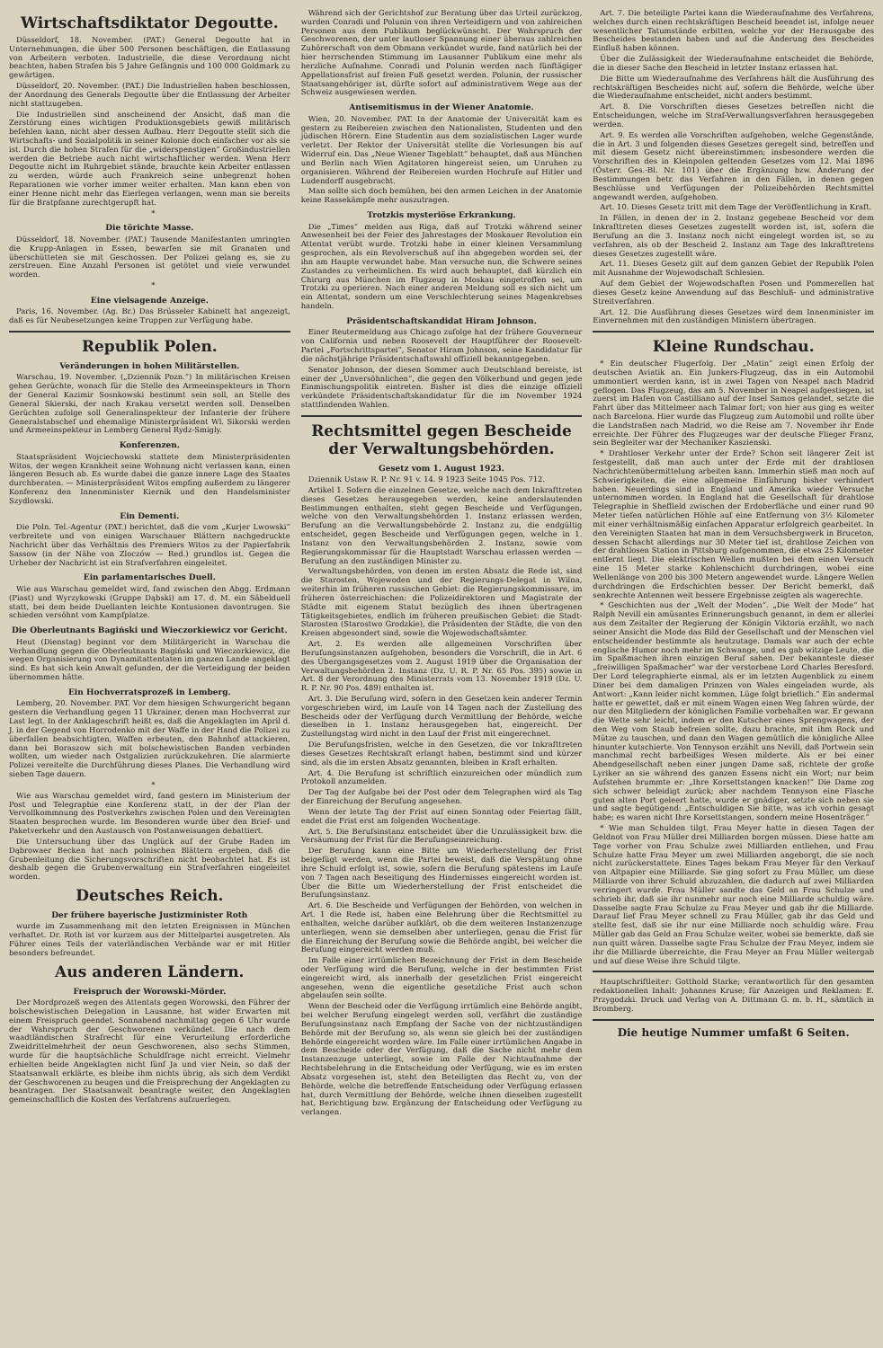Wirtschaftsdiktator Degoutte.
Düsseldorf, 18. November. (PAT.) General Degoutte hat in Unternehmungen, die über 500 Personen beschäftigen, die Entlassung von Arbeitern verboten. Industrielle, die diese Verordnung nicht beachten, haben Strafen bis 5 Jahre Gefängnis und 100 000 Goldmark zu gewärtigen.
Düsseldorf, 20. November. (PAT.) Die Industriellen haben beschlossen, der Anordnung des Generals Degoutte über die Entlassung der Arbeiter nicht stattzugeben.
Die Industriellen sind anscheinend der Ansicht, daß man die Zerstörung eines wichtigen Produktionsgebiets gewiß militärisch befehlen kann, nicht aber dessen Aufbau. Herr Degoutte stellt sich die Wirtschafts- und Sozialpolitik in seiner Kolonie doch einfacher vor als sie ist. Durch die hohen Strafen für die „widerspenstigen“ Großindustriellen werden die Betriebe auch nicht wirtschaftlicher werden. Wenn Herr Degoutte nicht im Ruhrgebiet stände, brauchte kein Arbeiter entlassen zu werden, würde auch Frankreich seine unbegrenzt hohen Reparationen wie vorher immer weiter erhalten. Man kann eben von einer Henne nicht mehr das Eierlegen verlangen, wenn man sie bereits für die Bratpfanne zurechtgerupft hat.
*
Die törichte Masse.
Düsseldorf, 18. November. (PAT.) Tausende Manifestanten umringten die Krupp-Anlagen in Essen, bewarfen sie mit Granaten und überschütteten sie mit Geschossen. Der Polizei gelang es, sie zu zerstreuen. Eine Anzahl Personen ist getötet und viele verwundet worden.
*
Eine vielsagende Anzeige.
Paris, 16. November. (Ag. Br.) Das Brüsseler Kabinett hat angezeigt, daß es für Neubesetzungen keine Truppen zur Verfügung habe.
Republik Polen.
Veränderungen in hohen Militärstellen.
Warschau, 19. November. („Dziennik Pozn.“) In militärischen Kreisen gehen Gerüchte, wonach für die Stelle des Armeeinspekteurs in Thorn der General Kazimir Sosnkowski bestimmt sein soll, an Stelle des General Skierski, der nach Krakau versetzt werden soll. Denselben Gerüchten zufolge soll Generalinspekteur der Infanterie der frühere Generalstabschef und ehemalige Ministerpräsident Wl. Sikorski werden und Armeeinspekteur in Lemberg General Rydz-Smigly.
Konferenzen.
Staatspräsident Wojciechowski stattete dem Ministerpräsidenten Witos, der wegen Krankheit seine Wohnung nicht verlassen kann, einen längeren Besuch ab. Es wurde dabei die ganze innere Lage des Staates durchberaten. — Ministerpräsident Witos empfing außerdem zu längerer Konferenz den Innenminister Kiernik und den Handelsminister Szydlowski.
Ein Dementi.
Die Poln. Tel.-Agentur (PAT.) berichtet, daß die vom „Kurjer Lwowski“ verbreitete und von einigen Warschauer Blättern nachgedruckte Nachricht über das Verhältnis des Premiers Witos zu der Papierfabrik Sassow (in der Nähe von Zloczów — Red.) grundlos ist. Gegen die Urheber der Nachricht ist ein Strafverfahren eingeleitet.
Ein parlamentarisches Duell.
Wie aus Warschau gemeldet wird, fand zwischen den Abgg. Erdmann (Piast) und Wyrzykowski (Gruppe Dąbski) am 17. d. M. ein Säbelduell statt, bei dem beide Duellanten leichte Kontusionen davontrugen. Sie schieden versöhnt vom Kampfplatze.
Die Oberleutnants Bagiński und Wieczorkiewicz vor Gericht.
Heut (Dienstag) beginnt vor dem Militärgericht in Warschau die Verhandlung gegen die Oberleutnants Bagiński und Wieczorkiewicz, die wegen Organisierung von Dynamitattentaten im ganzen Lande angeklagt sind. Es hat sich kein Anwalt gefunden, der die Verteidigung der beiden übernommen hätte.
Ein Hochverratsprozeß in Lemberg.
Lemberg, 20. November. PAT. Vor dem hiesigen Schwurgericht begann gestern die Verhandlung gegen 11 Ukrainer, denen man Hochverrat zur Last legt. In der Anklageschrift heißt es, daß die Angeklagten im April d. J. in der Gegend von Horrodenko mit der Waffe in der Hand die Polizei zu überfallen beabsichtigten, Waffen erbeuten, den Bahnhof attackieren, dann bei Boraszow sich mit bolschewistischen Banden verbinden wollten, um wieder nach Ostgalizien zurückzukehren. Die alarmierte Polizei vereitelte die Durchführung dieses Planes. Die Verhandlung wird sieben Tage dauern.
*
Wie aus Warschau gemeldet wird, fand gestern im Ministerium der Post und Telegraphie eine Konferenz statt, in der der Plan der Vervollkommnung des Postverkehrs zwischen Polen und den Vereinigten Staaten besprochen wurde. Im Besonderen wurde über den Brief- und Paketverkehr und den Austausch von Postanweisungen debattiert.
Die Untersuchung über das Unglück auf der Grube Raden im Dąbrowaer Becken hat nach polnischen Blättern ergeben, daß die Grubenleitung die Sicherungsvorschriften nicht beobachtet hat. Es ist deshalb gegen die Grubenverwaltung ein Strafverfahren eingeleitet worden.
Deutsches Reich.
Der frühere bayerische Justizminister Roth
wurde im Zusammenhang mit den letzten Ereignissen in München verhaftet. Dr. Roth ist vor kurzem aus der Mittelpartei ausgetreten. Als Führer eines Teils der vaterländischen Verbände war er mit Hitler besonders befreundet.
Aus anderen Ländern.
Freispruch der Worowski-Mörder.
Der Mordprozeß wegen des Attentats gegen Worowski, den Führer der bolschewistischen Delegation in Lausanne, hat wider Erwarten mit einem Freispruch geendet. Sonnabend nachmittag gegen 6 Uhr wurde der Wahrspruch der Geschworenen verkündet. Die nach dem waadtländischen Strafrecht für eine Verurteilung erforderliche Zweidrittelmehrheit der neun Geschworenen, also sechs Stimmen, wurde für die hauptsächliche Schuldfrage nicht erreicht. Vielmehr erhielten beide Angeklagten nicht fünf Ja und vier Nein, so daß der Staatsanwalt erklärte, es bleibe ihm nichts übrig, als sich dem Verdikt der Geschworenen zu beugen und die Freisprechung der Angeklagten zu beantragen. Der Staatsanwalt beantragte weiter, den Angeklagten gemeinschaftlich die Kosten des Verfahrens aufzuerlegen.
Während sich der Gerichtshof zur Beratung über das Urteil zurückzog, wurden Conradi und Polunin von ihren Verteidigern und von zahlreichen Personen aus dem Publikum beglückwünscht. Der Wahrspruch der Geschworenen, der unter lautloser Spannung einer überaus zahlreichen Zuhörerschaft von dem Obmann verkündet wurde, fand natürlich bei der hier herrschenden Stimmung im Lausanner Publikum eine mehr als herzliche Aufnahme. Conradi und Polunin werden nach fünftägiger Appellationsfrist auf freien Fuß gesetzt werden. Polunin, der russischer Staatsangehöriger ist, dürfte sofort auf administrativem Wege aus der Schweiz ausgewiesen werden.
Antisemitismus in der Wiener Anatomie.
Wien, 20. November. PAT. In der Anatomie der Universität kam es gestern zu Reibereien zwischen den Nationalisten, Studenten und den jüdischen Hörern. Eine Studentin aus dem sozialistischen Lager wurde verletzt. Der Rektor der Universität stellte die Vorlesungen bis auf Widerruf ein. Das „Neue Wiener Tageblatt“ behauptet, daß aus München und Berlin nach Wien Agitatoren hingereist seien, um Unruhen zu organisieren. Während der Reibereien wurden Hochrufe auf Hitler und Ludendorff ausgebracht.
Man sollte sich doch bemühen, bei den armen Leichen in der Anatomie keine Rassekämpfe mehr auszutragen.
Trotzkis mysteriöse Erkrankung.
Die „Times“ melden aus Riga, daß auf Trotzki während seiner Anwesenheit bei der Feier des Jahrestages der Moskauer Revolution ein Attentat verübt wurde. Trotzki habe in einer kleinen Versammlung gesprochen, als ein Revolverschuß auf ihn abgegeben worden sei, der ihn am Haupte verwundet habe. Man versuche nun, die Schwere seines Zustandes zu verheimlichen. Es wird auch behauptet, daß kürzlich ein Chirurg aus München im Flugzeug in Moskau eingetroffen sei, um Trotzki zu operieren. Nach einer anderen Meldung soll es sich nicht um ein Attentat, sondern um eine Verschlechterung seines Magenkrebses handeln.
Präsidentschaftskandidat Hiram Johnson.
Einer Reutermeldung aus Chicago zufolge hat der frühere Gouverneur von California und neben Roosevelt der Hauptführer der Roosevelt-Partei „Fortschrittspartei“, Senator Hiram Johnson, seine Kandidatur für die nächstjährige Präsidentschaftswahl offiziell bekanntgegeben.
Senator Johnson, der diesen Sommer auch Deutschland bereiste, ist einer der „Unversöhnlichen“, die gegen den Völkerbund und gegen jede Einmischungspolitik eintreten. Bisher ist dies die einzige offiziell verkündete Präsidentschaftskandidatur für die im November 1924 stattfindenden Wahlen.
Rechtsmittel gegen Bescheide der Verwaltungsbehörden.
Gesetz vom 1. August 1923.
Dziennik Ustaw R. P. Nr. 91 v. 14. 9 1923 Seite 1045 Pos. 712.
Artikel 1. Sofern die einzelnen Gesetze, welche nach dem Inkrafttreten dieses Gesetzes herausgegeben werden, keine anderslautenden Bestimmungen enthalten, steht gegen Bescheide und Verfügungen, welche von den Verwaltungsbehörden 1. Instanz erlassen werden, Berufung an die Verwaltungsbehörde 2. Instanz zu, die endgültig entscheidet, gegen Bescheide und Verfügungen gegen, welche in 1. Instanz von den Verwaltungsbehörden 2. Instanz, sowie vom Regierungskommissar für die Hauptstadt Warschau erlassen werden — Berufung an den zuständigen Minister zu.
Verwaltungsbehörden, von denen im ersten Absatz die Rede ist, sind die Starosten, Wojewoden und der Regierungs-Delegat in Wilna, weiterhin im früheren russischen Gebiet: die Regierungskommissare, im früheren österreichischen: die Polizeidirektoren und Magistrate der Städte mit eigenem Statut bezüglich des ihnen übertragenen Tätigkeitsgebietes, endlich im früheren preußischen Gebiet: die Stadt-Starosten (Starostwo Grodzkie), die Präsidenten der Städte, die von den Kreisen abgesondert sind, sowie die Wojewodschaftsämter.
Art. 2. Es werden alle allgemeinen Vorschriften über Berufungsinstanzen aufgehoben, besonders die Vorschrift, die in Art. 6 des Übergangsgesetzes vom 2. August 1919 über die Organisation der Verwaltungsbehörden 2. Instanz (Dz. U. R. P. Nr. 65 Pos. 395) sowie in Art. 8 der Verordnung des Ministerrats vom 13. November 1919 (Dz. U. R. P. Nr. 90 Pos. 489) enthalten ist.
Art. 3. Die Berufung wird, sofern in den Gesetzen kein anderer Termin vorgeschrieben wird, im Laufe von 14 Tagen nach der Zustellung des Bescheids oder der Verfügung durch Vermittlung der Behörde, welche dieselben in 1. Instanz herausgegeben hat, eingereicht. Der Zustellungstag wird nicht in den Lauf der Frist mit eingerechnet.
Die Berufungsfristen, welche in den Gesetzen, die vor Inkrafttreten dieses Gesetzes Rechtskraft erlangt haben, bestimmt sind und kürzer sind, als die im ersten Absatz genannten, bleiben in Kraft erhalten.
Art. 4. Die Berufung ist schriftlich einzureichen oder mündlich zum Protokoll anzumelden.
Der Tag der Aufgabe bei der Post oder dem Telegraphen wird als Tag der Einreichung der Berufung angesehen.
Wenn der letzte Tag der Frist auf einen Sonntag oder Feiertag fällt, endet die Frist erst am folgenden Wochentage.
Art. 5. Die Berufsinstanz entscheidet über die Unzulässigkeit bzw. die Versäumung der Frist für die Berufungseinreichung.
Der Berufung kann eine Bitte um Wiederherstellung der Frist beigefügt werden, wenn die Partei beweist, daß die Verspätung ohne ihre Schuld erfolgt ist, sowie, sofern die Berufung spätestens im Laufe von 7 Tagen nach Beseitigung des Hindernisses eingereicht worden ist. Über die Bitte um Wiederherstellung der Frist entscheidet die Berufungsinstanz.
Art. 6. Die Bescheide und Verfügungen der Behörden, von welchen in Art. 1 die Rede ist, haben eine Belehrung über die Rechtsmittel zu enthalten, welche darüber aufklärt, ob die dem weiteren Instanzenzuge unterliegen, wenn sie demselben aber unterliegen, genau die Frist für die Einreichung der Berufung sowie die Behörde angibt, bei welcher die Berufung eingereicht werden muß.
Im Falle einer irrtümlichen Bezeichnung der Frist in dem Bescheide oder Verfügung wird die Berufung, welche in der bestimmten Frist eingereicht wird, als innerhalb der gesetzlichen Frist eingereicht angesehen, wenn die eigentliche gesetzliche Frist auch schon abgelaufen sein sollte.
Wenn der Bescheid oder die Verfügung irrtümlich eine Behörde angibt, bei welcher Berufung eingelegt werden soll, verfährt die zuständige Berufungsinstanz nach Empfang der Sache von der nichtzuständigen Behörde mit der Berufung so, als wenn sie gleich bei der zuständigen Behörde eingereicht worden wäre. Im Falle einer irrtümlichen Angabe in dem Bescheide oder der Verfügung, daß die Sache nicht mehr dem Instanzenzuge unterliegt, sowie im Falle der Nichtaufnahme der Rechtsbelehrung in die Entscheidung oder Verfügung, wie es im ersten Absatz vorgesehen ist, steht den Beteiligten das Recht zu, von der Behörde, welche die betreffende Entscheidung oder Verfügung erlassen hat, durch Vermittlung der Behörde, welche ihnen dieselben zugestellt hat, Berichtigung bzw. Ergänzung der Entscheidung oder Verfügung zu verlangen.
Art. 7. Die beteiligte Partei kann die Wiederaufnahme des Verfahrens, welches durch einen rechtskräftigen Bescheid beendet ist, infolge neuer wesentlicher Tatumstände erbitten, welche vor der Herausgabe des Bescheides bestanden haben und auf die Änderung des Bescheides Einfluß haben können.
Über die Zulässigkeit der Wiederaufnahme entscheidet die Behörde, die in dieser Sache den Bescheid in letzter Instanz erlassen hat.
Die Bitte um Wiederaufnahme des Verfahrens hält die Ausführung des rechtskräftigen Bescheides nicht auf, sofern die Behörde, welche über die Wiederaufnahme entscheidet, nicht anders bestimmt.
Art. 8. Die Vorschriften dieses Gesetzes betreffen nicht die Entscheidungen, welche im Straf-Verwaltungsverfahren herausgegeben werden.
Art. 9. Es werden alle Vorschriften aufgehoben, welche Gegenstände, die in Art. 3 und folgenden dieses Gesetzes geregelt sind, betreffen und mit diesem Gesetz nicht übereinstimmen; insbesondere werden die Vorschriften des in Kleinpolen geltenden Gesetzes vom 12. Mai 1896 (Österr. Ges.-Bl. Nr. 101) über die Ergänzung bzw. Änderung der Bestimmungen betr. das Verfahren in den Fällen, in denen gegen Beschlüsse und Verfügungen der Polizeibehörden Rechtsmittel angewandt werden, aufgehoben.
Art. 10. Dieses Gesetz tritt mit dem Tage der Veröffentlichung in Kraft.
In Fällen, in denen der in 2. Instanz gegebene Bescheid vor dem Inkrafttreten dieses Gesetzes zugestellt worden ist, ist, sofern die Berufung an die 3. Instanz noch nicht eingelegt worden ist, so zu verfahren, als ob der Bescheid 2. Instanz am Tage des Inkrafttretens dieses Gesetzes zugestellt wäre.
Art. 11. Dieses Gesetz gilt auf dem ganzen Gebiet der Republik Polen mit Ausnahme der Wojewodschaft Schlesien.
Auf dem Gebiet der Wojewodschaften Posen und Pommerellen hat dieses Gesetz keine Anwendung auf das Beschluß- und administrative Streitverfahren.
Art. 12. Die Ausführung dieses Gesetzes wird dem Innenminister im Einvernehmen mit den zuständigen Ministern übertragen.
Kleine Rundschau.
* Ein deutscher Flugerfolg. Der „Matin“ zeigt einen Erfolg der deutschen Aviatik an. Ein Junkers-Flugzeug, das in ein Automobil ummontiert werden kann, ist in zwei Tagen von Neapel nach Madrid geflogen. Das Flugzeug, das am 5. November in Neapel aufgestiegen, ist zuerst im Hafen von Castilliano auf der Insel Samos gelandet, setzte die Fahrt über das Mittelmeer nach Talmar fort; von hier aus ging es weiter nach Barcelona. Hier wurde das Flugzeug zum Automobil und rollte über die Landstraßen nach Madrid, wo die Reise am 7. November ihr Ende erreichte. Der Führer des Flugzeuges war der deutsche Flieger Franz, sein Begleiter war der Mechaniker Kaszienski.
* Drahtloser Verkehr unter der Erde? Schon seit längerer Zeit ist festgestellt, daß man auch unter der Erde mit der drahtlosen Nachrichtenübermittelung arbeiten kann. Immerhin stieß man noch auf Schwierigkeiten, die eine allgemeine Einführung bisher verhindert haben. Neuerdings sind in England und Amerika wieder Versuche unternommen worden. In England hat die Gesellschaft für drahtlose Telegraphie in Sheffield zwischen der Erdoberfläche und einer rund 90 Meter tiefen natürlichen Höhle auf eine Entfernung von 3½ Kilometer mit einer verhältnismäßig einfachen Apparatur erfolgreich gearbeitet. In den Vereinigten Staaten hat man in dem Versuchsbergwerk in Bruceton, dessen Schacht allerdings nur 30 Meter tief ist, drahtlose Zeichen von der drahtlosen Station in Pittsburg aufgenommen, die etwa 25 Kilometer entfernt liegt. Die elektrischen Wellen mußten bei dem einen Versuch eine 15 Meter starke Kohlenschicht durchdringen, wobei eine Wellenlänge von 200 bis 300 Metern angewendet wurde. Längere Wellen durchdringen die Erdschichten besser. Der Bericht bemerkt, daß senkrechte Antennen weit bessere Ergebnisse zeigten als wagerechte.
* Geschichten aus der „Welt der Moden“. „Die Welt der Mode“ hat Ralph Nevill ein amüsantes Erinnerungsbuch genannt, in dem er allerlei aus dem Zeitalter der Regierung der Königin Viktoria erzählt, wo nach seiner Ansicht die Mode das Bild der Gesellschaft und der Menschen viel entscheidender bestimmte als heutzutage. Damals war auch der echte englische Humor noch mehr im Schwange, und es gab witzige Leute, die im Spaßmachen ihren einzigen Beruf sahen. Der bekannteste dieser „freiwilligen Spaßmacher“ war der verstorbene Lord Charles Beresford. Der Lord telegraphierte einmal, als er im letzten Augenblick zu einem Diner bei dem damaligen Prinzen von Wales eingeladen wurde, als Antwort: „Kann leider nicht kommen, Lüge folgt brieflich.“ Ein andermal hatte er gewettet, daß er mit einem Wagen einen Weg fahren würde, der nur den Mitgliedern der königlichen Familie vorbehalten war. Er gewann die Wette sehr leicht, indem er den Kutscher eines Sprengwagens, der den Weg vom Staub befreien sollte, dazu brachte, mit ihm Rock und Mütze zu tauschen, und dann den Wagen gemütlich die königliche Allee hinunter kutschierte. Von Tennyson erzählt uns Nevill, daß Portwein sein manchmal recht barbeißiges Wesen milderte. Als er bei einer Abendgesellschaft neben einer jungen Dame saß, richtete der große Lyriker an sie während des ganzen Essens nicht ein Wort; nur beim Aufstehen brummte er: „Ihre Korsettstangen knacken!“ Die Dame zog sich schwer beleidigt zurück; aber nachdem Tennyson eine Flasche guten alten Port geleert hatte, wurde er gnädiger, setzte sich neben sie und sagte begütigend: „Entschuldigen Sie bitte, was ich vorhin gesagt habe; es waren nicht Ihre Korsettstangen, sondern meine Hosenträger.“
* Wie man Schulden tilgt. Frau Meyer hatte in diesen Tagen der Geldnot von Frau Müller drei Milliarden borgen müssen. Diese hatte am Tage vorher von Frau Schulze zwei Milliarden entliehen, und Frau Schulze hatte Frau Meyer um zwei Milliarden angeborgt, die sie noch nicht zurückerstattete. Eines Tages bekam Frau Meyer für den Verkauf von Altpapier eine Milliarde. Sie ging sofort zu Frau Müller, um diese Milliarde von ihrer Schuld abzuzahlen, die dadurch auf zwei Milliarden verringert wurde. Frau Müller sandte das Geld an Frau Schulze und schrieb ihr, daß sie ihr nunmehr nur noch eine Milliarde schuldig wäre. Dasselbe sagte Frau Schulze zu Frau Meyer und gab ihr die Milliarde. Darauf lief Frau Meyer schnell zu Frau Müller, gab ihr das Geld und stellte fest, daß sie ihr nur eine Milliarde noch schuldig wäre. Frau Müller gab das Geld an Frau Schulze weiter, wobei sie bemerkte, daß sie nun quitt wären. Dasselbe sagte Frau Schulze der Frau Meyer, indem sie ihr die Milliarde überreichte, die Frau Meyer an Frau Müller weitergab und auf diese Weise ihre Schuld tilgte.
Hauptschriftleiter: Gotthold Starke; verantwortlich für den gesamten redaktionellen Inhalt: Johannes Kruse; für Anzeigen und Reklamen: E. Przygodzki. Druck und Verlag von A. Dittmann G. m. b. H., sämtlich in Bromberg.
Die heutige Nummer umfaßt 6 Seiten.